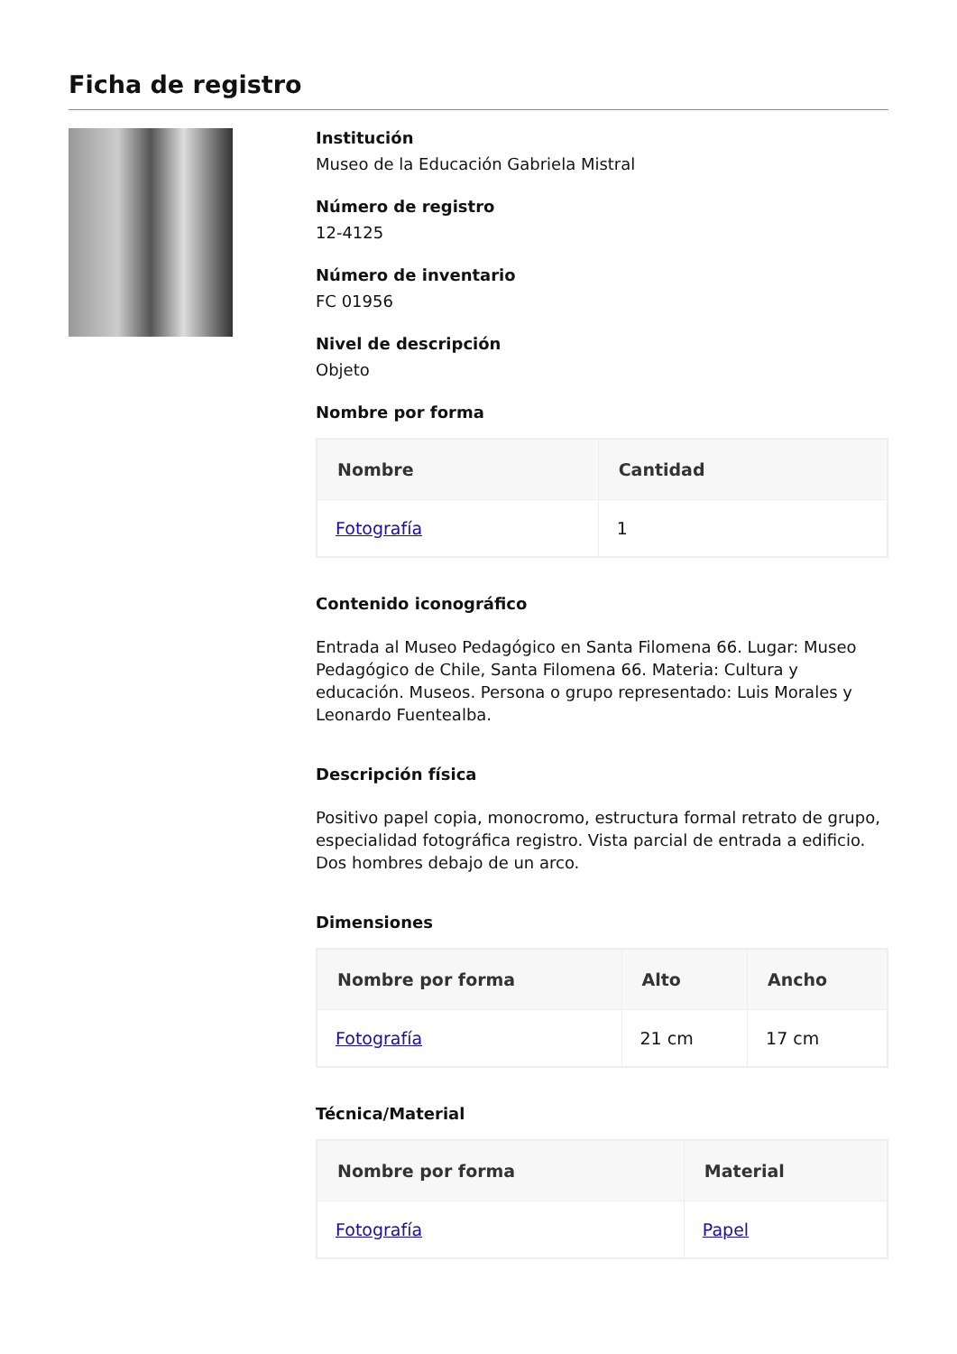Ficha de registro
Institución
Museo de la Educación Gabriela Mistral
Número de registro
12-4125
Número de inventario
FC 01956
Nivel de descripción
Objeto
Nombre por forma
| Nombre | Cantidad |
| --- | --- |
| Fotografía | 1 |
Contenido iconográfico
Entrada al Museo Pedagógico en Santa Filomena 66. Lugar: Museo Pedagógico de Chile, Santa Filomena 66. Materia: Cultura y educación. Museos. Persona o grupo representado: Luis Morales y Leonardo Fuentealba.
Descripción física
Positivo papel copia, monocromo, estructura formal retrato de grupo, especialidad fotográfica registro. Vista parcial de entrada a edificio. Dos hombres debajo de un arco.
Dimensiones
| Nombre por forma | Alto | Ancho |
| --- | --- | --- |
| Fotografía | 21 cm | 17 cm |
Técnica/Material
| Nombre por forma | Material |
| --- | --- |
| Fotografía | Papel |